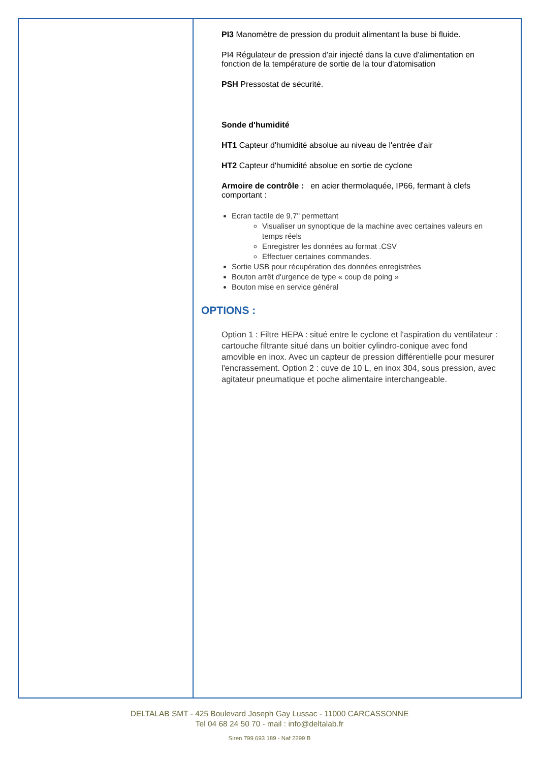PI3 Manomètre de pression du produit alimentant la buse bi fluide.
PI4 Régulateur de pression d'air injecté dans la cuve d'alimentation en fonction de la température de sortie de la tour d'atomisation
PSH Pressostat de sécurité.
Sonde d'humidité
HT1 Capteur d'humidité absolue au niveau de l'entrée d'air
HT2 Capteur d'humidité absolue en sortie de cyclone
Armoire de contrôle : en acier thermolaquée, IP66, fermant à clefs comportant :
Ecran tactile de 9,7'' permettant
Visualiser un synoptique de la machine avec certaines valeurs en temps réels
Enregistrer les données au format .CSV
Effectuer certaines commandes.
Sortie USB pour récupération des données enregistrées
Bouton arrêt d'urgence de type « coup de poing »
Bouton mise en service général
OPTIONS :
Option 1 : Filtre HEPA : situé entre le cyclone et l'aspiration du ventilateur : cartouche filtrante situé dans un boitier cylindro-conique avec fond amovible en inox. Avec un capteur de pression différentielle pour mesurer l'encrassement. Option 2 : cuve de 10 L, en inox 304, sous pression, avec agitateur pneumatique et poche alimentaire interchangeable.
DELTALAB SMT - 425 Boulevard Joseph Gay Lussac - 11000 CARCASSONNE
Tel 04 68 24 50 70 - mail : info@deltalab.fr
Siren 799 693 189 - Naf 2299 B